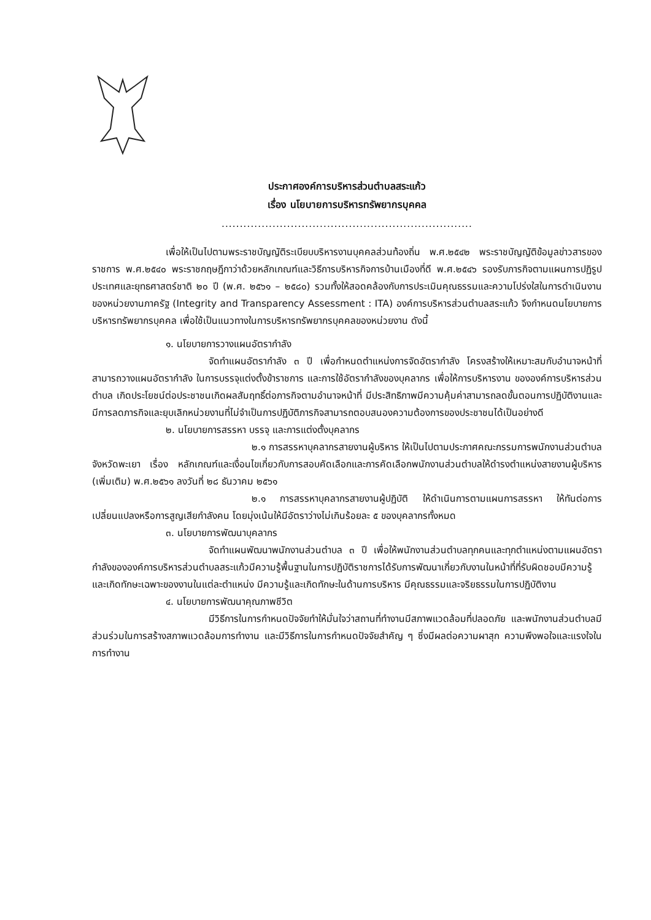ประกาศองค์การบริหารส่วนตำบลสระแก้ว
เรื่อง นโยบายการบริหารทรัพยากรบุคคล
.....................................................................
เพื่อให้เป็นไปตามพระราชบัญญัติระเบียบบริหารงานบุคคลส่วนท้องถิ่น พ.ศ.๒๕๔๒ พระราชบัญญัติข้อมูลข่าวสารของราชการ พ.ศ.๒๕๔๐ พระราชกฤษฎีกาว่าด้วยหลักเกณฑ์และวิธีการบริหารกิจการบ้านเมืองที่ดี พ.ศ.๒๕๔๖ รองรับภารกิจตามแผนการปฏิรูปประเทศและยุทธศาสตร์ชาติ ๒๐ ปี (พ.ศ. ๒๕๖๑ – ๒๕๘๐) รวมทั้งให้สอดคล้องกับการประเมินคุณธรรมและความโปร่งใสในการดำเนินงานของหน่วยงานภาครัฐ (Integrity and Transparency Assessment : ITA) องค์การบริหารส่วนตำบลสระแก้ว จึงกำหนดนโยบายการบริหารทรัพยากรบุคคล เพื่อใช้เป็นแนวทางในการบริหารทรัพยากรบุคคลของหน่วยงาน ดังนี้
๑. นโยบายการวางแผนอัตรากำลัง
จัดทำแผนอัตรากำลัง ๓ ปี เพื่อกำหนดตำแหน่งการจัดอัตรากำลัง โครงสร้างให้เหมาะสมกับอำนาจหน้าที่ สามารถวางแผนอัตรากำลัง ในการบรรจุแต่งตั้งข้าราชการ และการใช้อัตรากำลังของบุคลากร เพื่อให้การบริหารงาน ขององค์การบริหารส่วนตำบล เกิดประโยชน์ต่อประชาชนเกิดผลสัมฤทธิ์ต่อภารกิจตามอำนาจหน้าที่ มีประสิทธิภาพมีความคุ้มค่าสามารถลดขั้นตอนการปฏิบัติงานและมีการลดภารกิจและยุบเลิกหน่วยงานที่ไม่จำเป็นการปฏิบัติภารกิจสามารถตอบสนองความต้องการของประชาชนได้เป็นอย่างดี
๒. นโยบายการสรรหา บรรจุ และการแต่งตั้งบุคลากร
๒.๑ การสรรหาบุคลากรสายงานผู้บริหาร ให้เป็นไปตามประกาศคณะกรรมการพนักงานส่วนตำบลจังหวัดพะเยา เรื่อง หลักเกณฑ์และเงื่อนไขเกี่ยวกับการสอบคัดเลือกและการคัดเลือกพนักงานส่วนตำบลให้ดำรงตำแหน่งสายงานผู้บริหาร (เพิ่มเติม) พ.ศ.๒๕๖๑ ลงวันที่ ๒๘ ธันวาคม ๒๕๖๑
๒.๑ การสรรหาบุคลากรสายงานผู้ปฏิบัติ ให้ดำเนินการตามแผนการสรรหา ให้ทันต่อการเปลี่ยนแปลงหรือการสูญเสียกำลังคน โดยมุ่งเน้นให้มีอัตราว่างไม่เกินร้อยละ ๕ ของบุคลากรทั้งหมด
๓. นโยบายการพัฒนาบุคลากร
จัดทำแผนพัฒนาพนักงานส่วนตำบล ๓ ปี เพื่อให้พนักงานส่วนตำบลทุกคนและทุกตำแหน่งตามแผนอัตรากำลังขององค์การบริหารส่วนตำบลสระแก้วมีความรู้พื้นฐานในการปฏิบัติราชการได้รับการพัฒนาเกี่ยวกับงานในหน้าที่ที่รับผิดชอบมีความรู้และเกิดทักษะเฉพาะของงานในแต่ละตำแหน่ง มีความรู้และเกิดทักษะในด้านการบริหาร มีคุณธรรมและจริยธรรมในการปฏิบัติงาน
๔. นโยบายการพัฒนาคุณภาพชีวิต
มีวิธีการในการกำหนดปัจจัยทำให้มั่นใจว่าสถานที่ทำงานมีสภาพแวดล้อมที่ปลอดภัย และพนักงานส่วนตำบลมีส่วนร่วมในการสร้างสภาพแวดล้อมการทำงาน และมีวิธีการในการกำหนดปัจจัยสำคัญ ๆ ซึ่งมีผลต่อความผาสุก ความพึงพอใจและแรงใจในการทำงาน